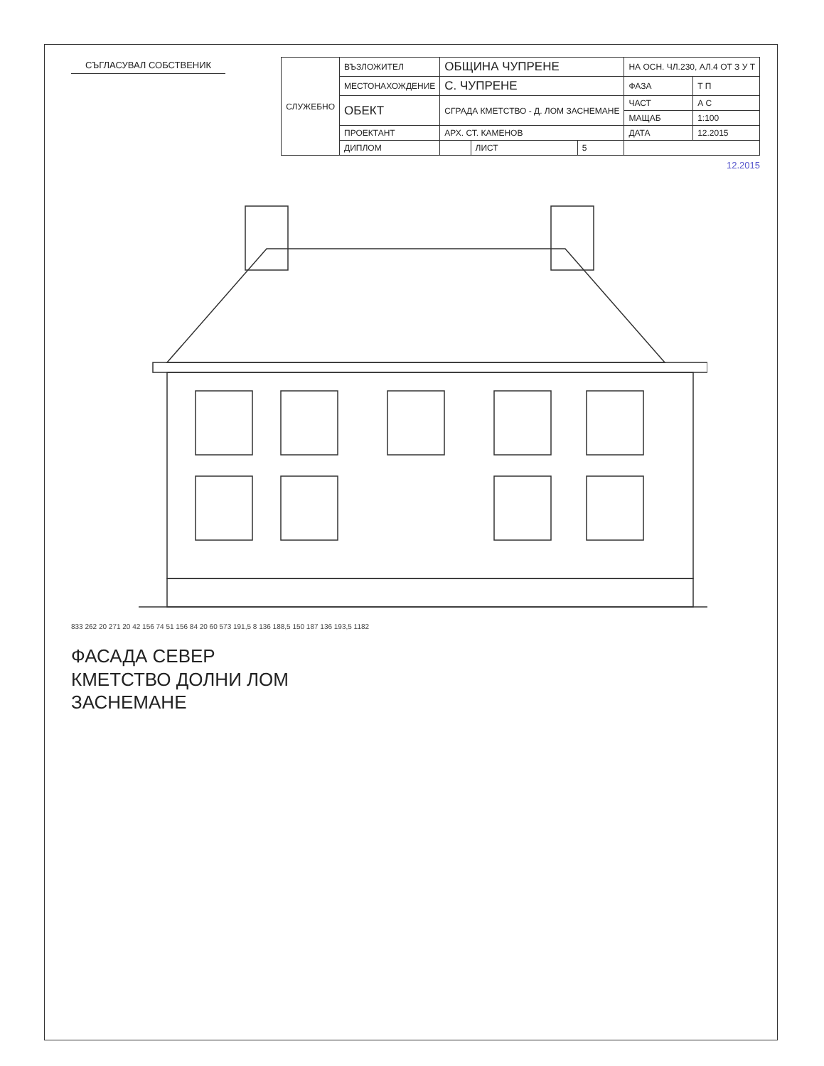СЪГЛАСУВАЛ СОБСТВЕНИК
| СЛУЖЕБНО | ВЪЗЛОЖИТЕЛ | ОБЩИНА ЧУПРЕНЕ | | | НА ОСН. ЧЛ.230, АЛ.4 ОТ З У Т | |
| | МЕСТОНАХОЖДЕНИЕ | С. ЧУПРЕНЕ | | | ФАЗА | Т П |
| | ОБЕКТ | СГРАДА КМЕТСТВО - Д. ЛОМ ЗАСНЕМАНЕ | | | ЧАСТ | А С |
| | | | | | МАЩАБ | 1:100 |
| | ПРОЕКТАНТ | АРХ. СТ. КАМЕНОВ | | | ДАТА | 12.2015 |
| | ДИПЛОМ | | ЛИСТ | 5 | | |
12.2015
833 262 20 271 20 42 156 74 51 156 84 20 60 573 191,5 8 136 188,5 150 187 136 193,5 1182
ФАСАДА СЕВЕР
КМЕТСТВО ДОЛНИ ЛОМ
ЗАСНЕМАНЕ